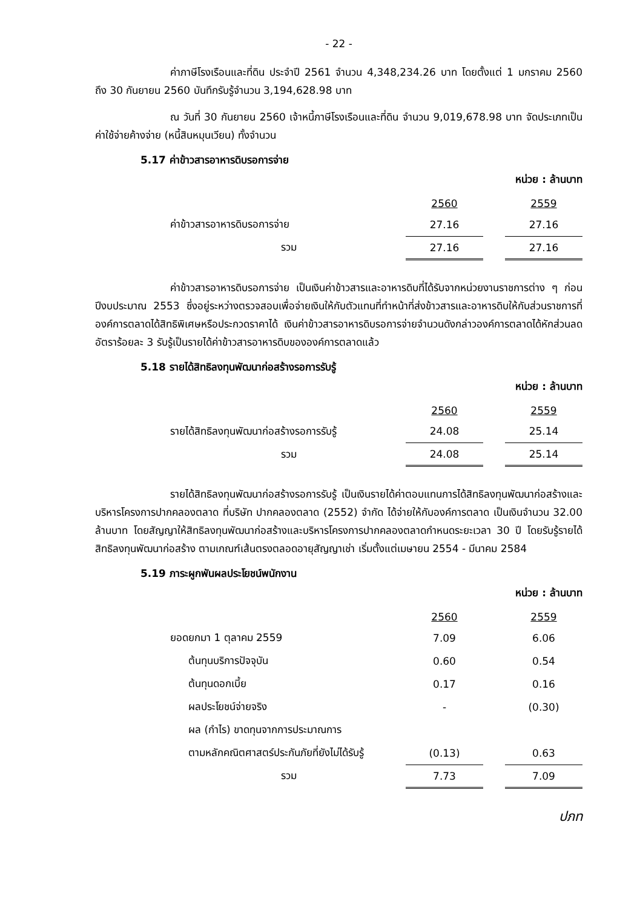- 22 -
ค่าภาษีโรงเรือนและที่ดิน ประจำปี 2561 จำนวน 4,348,234.26 บาท โดยตั้งแต่ 1 มกราคม 2560 ถึง 30 กันยายน 2560 บันทึกรับรู้จำนวน 3,194,628.98 บาท
ณ วันที่ 30 กันยายน 2560 เจ้าหนี้ภาษีโรงเรือนและที่ดิน จำนวน 9,019,678.98 บาท จัดประเภทเป็นค่าใช้จ่ายค้างจ่าย (หนี้สินหมุนเวียน) ทั้งจำนวน
5.17 ค่าข้าวสารอาหารดิบรอการจ่าย
หน่วย : ล้านบาท
| | 2560 | | 2559 |
| ค่าข้าวสารอาหารดิบรอการจ่าย | 27.16 | | 27.16 |
| รวม | 27.16 | | 27.16 |
ค่าข้าวสารอาหารดิบรอการจ่าย เป็นเงินค่าข้าวสารและอาหารดิบที่ได้รับจากหน่วยงานราชการต่าง ๆ ก่อนปีงบประมาณ 2553 ซึ่งอยู่ระหว่างตรวจสอบเพื่อจ่ายเงินให้กับตัวแทนที่ทำหน้าที่ส่งข้าวสารและอาหารดิบให้กับส่วนราชการที่องค์การตลาดได้สิทธิพิเศษหรือประกวดราคาได้ เงินค่าข้าวสารอาหารดิบรอการจ่ายจำนวนดังกล่าวองค์การตลาดได้หักส่วนลดอัตราร้อยละ 3 รับรู้เป็นรายได้ค่าข้าวสารอาหารดิบขององค์การตลาดแล้ว
5.18 รายได้สิทธิลงทุนพัฒนาก่อสร้างรอการรับรู้
หน่วย : ล้านบาท
| | 2560 | | 2559 |
| รายได้สิทธิลงทุนพัฒนาก่อสร้างรอการรับรู้ | 24.08 | | 25.14 |
| รวม | 24.08 | | 25.14 |
รายได้สิทธิลงทุนพัฒนาก่อสร้างรอการรับรู้ เป็นเงินรายได้ค่าตอบแทนการได้สิทธิลงทุนพัฒนาก่อสร้างและบริหารโครงการปากคลองตลาด ที่บริษัท ปากคลองตลาด (2552) จำกัด ได้จ่ายให้กับองค์การตลาด เป็นเงินจำนวน 32.00 ล้านบาท โดยสัญญาให้สิทธิลงทุนพัฒนาก่อสร้างและบริหารโครงการปากคลองตลาดกำหนดระยะเวลา 30 ปี โดยรับรู้รายได้สิทธิลงทุนพัฒนาก่อสร้าง ตามเกณฑ์เส้นตรงตลอดอายุสัญญาเช่า เริ่มตั้งแต่เมษายน 2554 - มีนาคม 2584
5.19 ภาระผูกพันผลประโยชน์พนักงาน
หน่วย : ล้านบาท
| | 2560 | | 2559 |
| ยอดยกมา 1 ตุลาคม 2559 | 7.09 | | 6.06 |
| ต้นทุนบริการปัจจุบัน | 0.60 | | 0.54 |
| ต้นทุนดอกเบี้ย | 0.17 | | 0.16 |
| ผลประโยชน์จ่ายจริง | - | | (0.30) |
| ผล (กำไร) ขาดทุนจากการประมาณการ | | | |
| ตามหลักคณิตศาสตร์ประกันภัยที่ยังไม่ได้รับรู้ | (0.13) | | 0.63 |
| รวม | 7.73 | | 7.09 |
ปภท